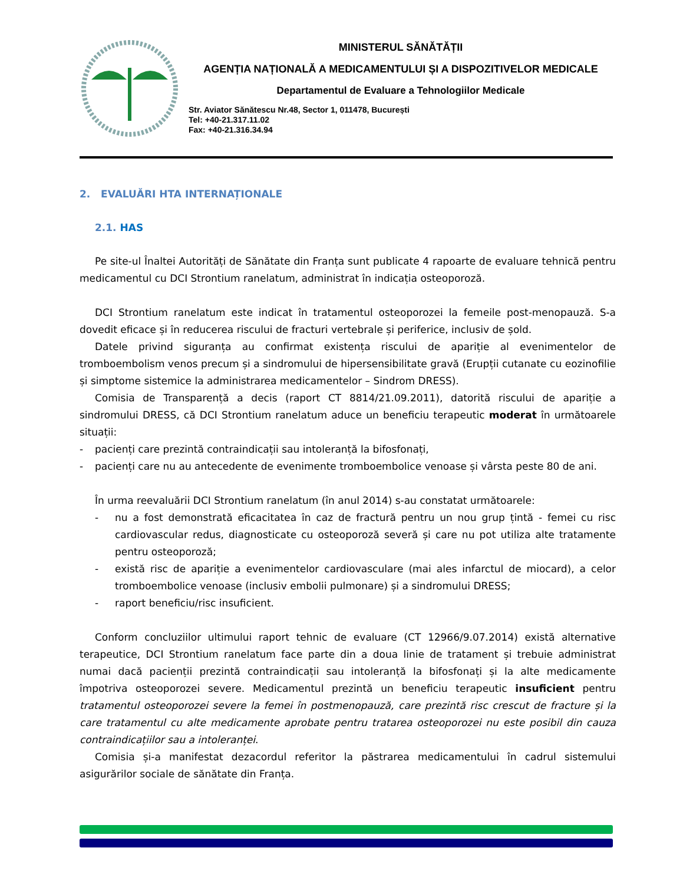MINISTERUL SĂNĂTĂȚII
AGENȚIA NAȚIONALĂ A MEDICAMENTULUI ȘI A DISPOZITIVELOR MEDICALE
Departamentul de Evaluare a Tehnologiilor Medicale
Str. Aviator Sănătescu Nr.48, Sector 1, 011478, București
Tel: +40-21.317.11.02
Fax: +40-21.316.34.94
2. EVALUĂRI HTA INTERNAȚIONALE
2.1. HAS
Pe site-ul Înaltei Autorități de Sănătate din Franța sunt publicate 4 rapoarte de evaluare tehnică pentru medicamentul cu DCI Strontium ranelatum, administrat în indicația osteoporoză.
DCI Strontium ranelatum este indicat în tratamentul osteoporozei la femeile post-menopauză. S-a dovedit eficace și în reducerea riscului de fracturi vertebrale și periferice, inclusiv de șold.
Datele privind siguranța au confirmat existența riscului de apariție al evenimentelor de tromboembolism venos precum și a sindromului de hipersensibilitate gravă (Erupții cutanate cu eozinofilie și simptome sistemice la administrarea medicamentelor – Sindrom DRESS).
Comisia de Transparență a decis (raport CT 8814/21.09.2011), datorită riscului de apariție a sindromului DRESS, că DCI Strontium ranelatum aduce un beneficiu terapeutic moderat în următoarele situații:
- pacienți care prezintă contraindicații sau intoleranță la bifosfonați,
- pacienți care nu au antecedente de evenimente tromboembolice venoase și vârsta peste 80 de ani.
În urma reevaluării DCI Strontium ranelatum (în anul 2014) s-au constatat următoarele:
- nu a fost demonstrată eficacitatea în caz de fractură pentru un nou grup țintă - femei cu risc cardiovascular redus, diagnosticate cu osteoporoză severă și care nu pot utiliza alte tratamente pentru osteoporoză;
- există risc de apariție a evenimentelor cardiovasculare (mai ales infarctul de miocard), a celor tromboembolice venoase (inclusiv embolii pulmonare) și a sindromului DRESS;
- raport beneficiu/risc insuficient.
Conform concluziilor ultimului raport tehnic de evaluare (CT 12966/9.07.2014) există alternative terapeutice, DCI Strontium ranelatum face parte din a doua linie de tratament și trebuie administrat numai dacă pacienții prezintă contraindicații sau intoleranță la bifosfonați și la alte medicamente împotriva osteoporozei severe. Medicamentul prezintă un beneficiu terapeutic insuficient pentru tratamentul osteoporozei severe la femei în postmenopauză, care prezintă risc crescut de fracture și la care tratamentul cu alte medicamente aprobate pentru tratarea osteoporozei nu este posibil din cauza contraindicațiilor sau a intoleranței.
Comisia și-a manifestat dezacordul referitor la păstrarea medicamentului în cadrul sistemului asigurărilor sociale de sănătate din Franța.